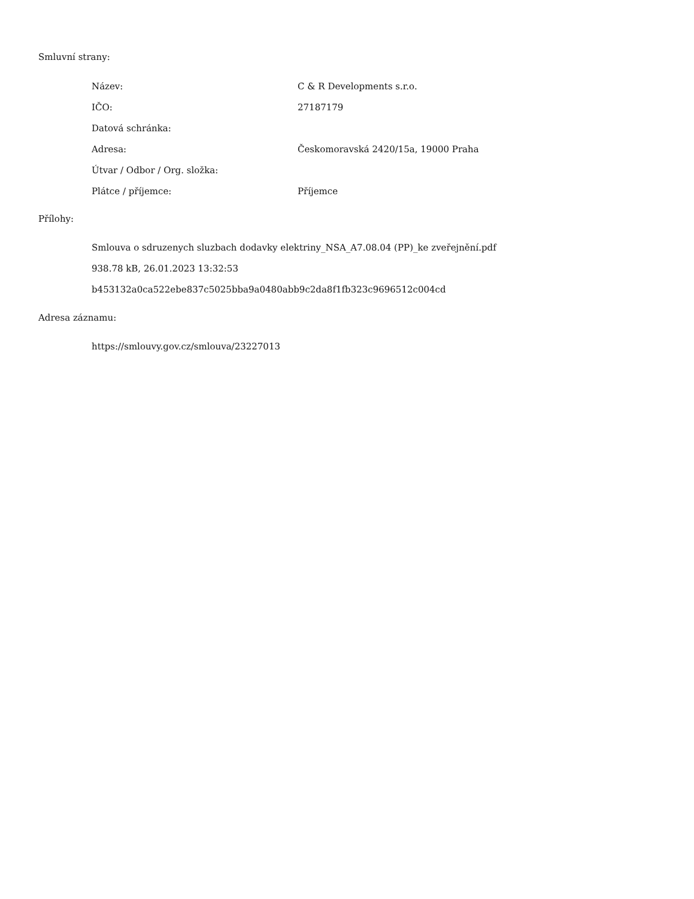Smluvní strany:
| Název: | C & R Developments s.r.o. |
| IČO: | 27187179 |
| Datová schránka: | |
| Adresa: | Českomoravská 2420/15a, 19000 Praha |
| Útvar / Odbor / Org. složka: | |
| Plátce / příjemce: | Příjemce |
Přílohy:
Smlouva o sdruzenych sluzbach dodavky elektriny_NSA_A7.08.04 (PP)_ke zveřejnění.pdf
938.78 kB, 26.01.2023 13:32:53
b453132a0ca522ebe837c5025bba9a0480abb9c2da8f1fb323c9696512c004cd
Adresa záznamu:
https://smlouvy.gov.cz/smlouva/23227013